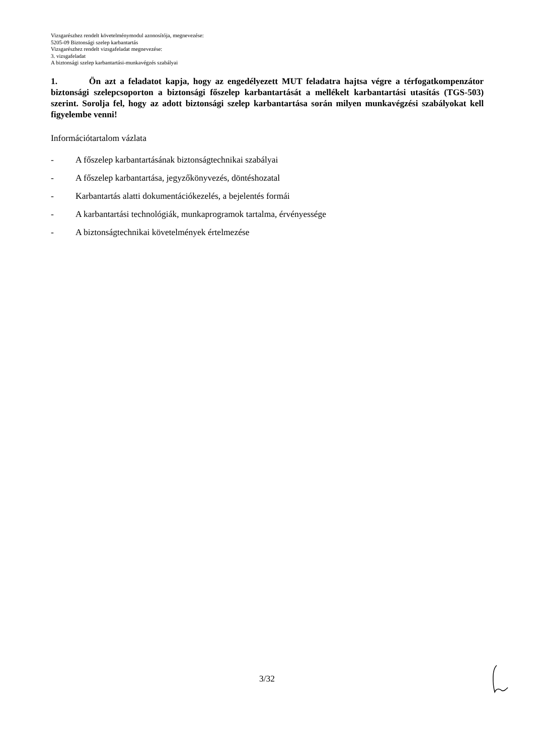Vizsgarészhez rendelt követelménymodul azonosítója, megnevezése:
5205-09 Biztonsági szelep karbantartás
Vizsgarészhez rendelt vizsgafeladat megnevezése:
3. vizsgafeladat
A biztonsági szelep karbantartási-munkavégzés szabályai
1. Ön azt a feladatot kapja, hogy az engedélyezett MUT feladatra hajtsa végre a térfogatkompenzátor biztonsági szelepcsoporton a biztonsági főszelep karbantartását a mellékelt karbantartási utasítás (TGS-503) szerint. Sorolja fel, hogy az adott biztonsági szelep karbantartása során milyen munkavégzési szabályokat kell figyelembe venni!
Információtartalom vázlata
- A főszelep karbantartásának biztonságtechnikai szabályai
- A főszelep karbantartása, jegyzőkönyvezés, döntéshozatal
- Karbantartás alatti dokumentációkezelés, a bejelentés formái
- A karbantartási technológiák, munkaprogramok tartalma, érvényessége
- A biztonságtechnikai követelmények értelmezése
3/32